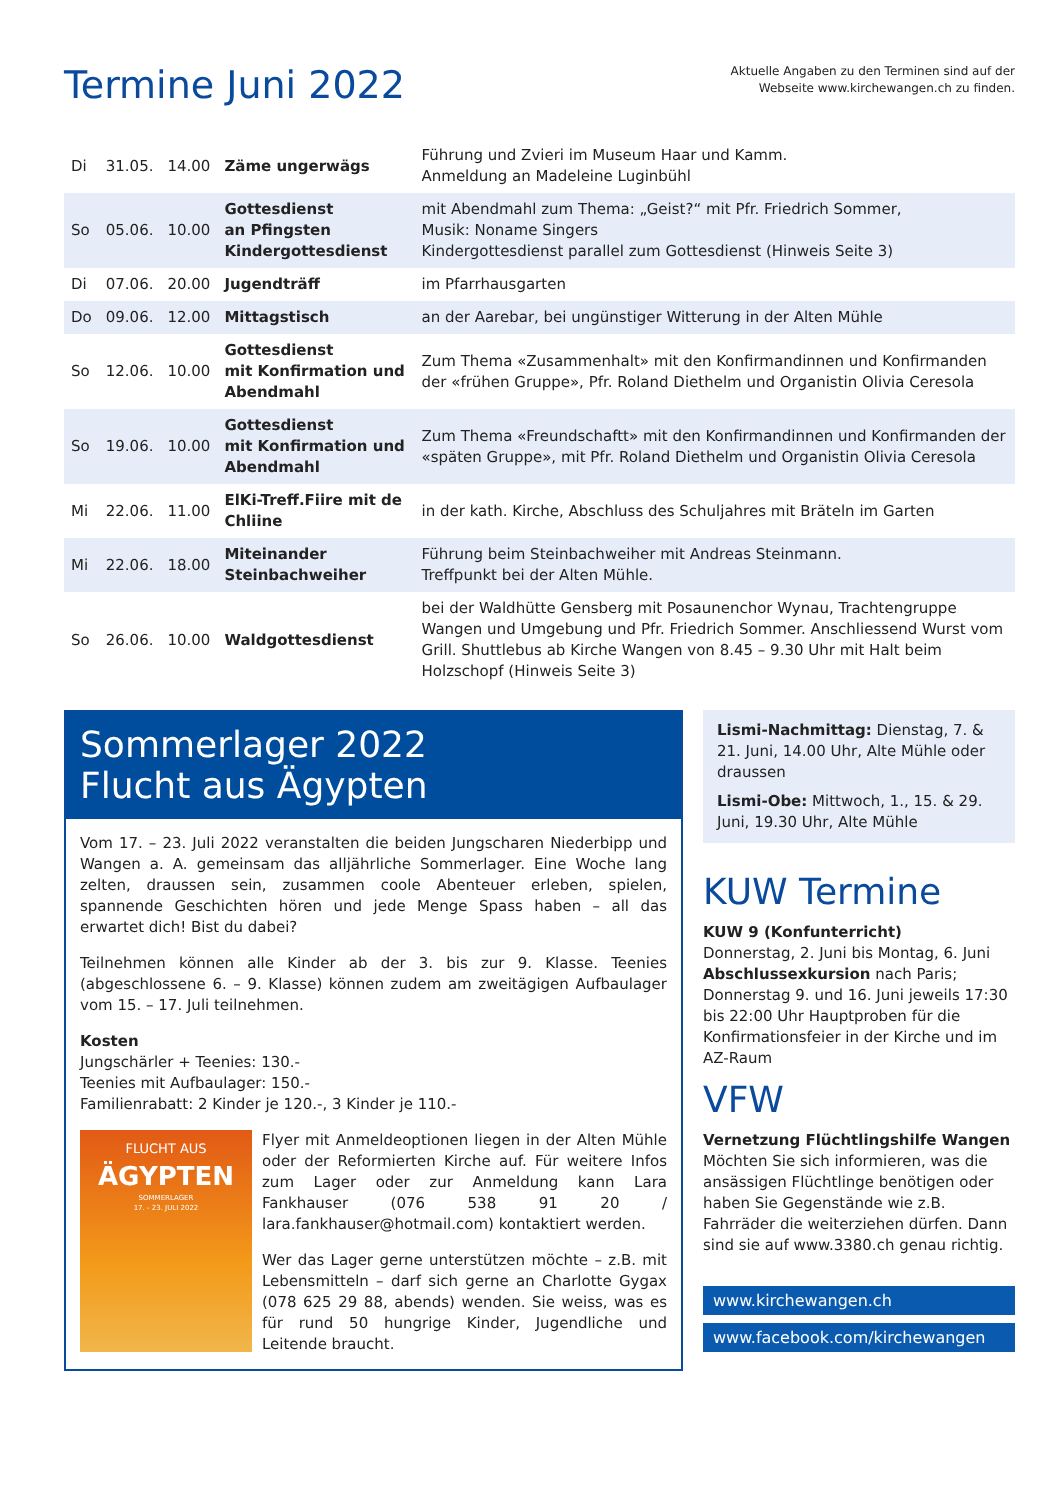Termine Juni 2022
Aktuelle Angaben zu den Terminen sind auf der
Webseite www.kirchewangen.ch zu finden.
| Di | 31.05. | 14.00 | Zäme ungerwägs | Führung und Zvieri im Museum Haar und Kamm. Anmeldung an Madeleine Luginbühl |
| So | 05.06. | 10.00 | Gottesdienst an Pfingsten Kindergottesdienst | mit Abendmahl zum Thema: „Geist?“ mit Pfr. Friedrich Sommer, Musik: Noname Singers Kindergottesdienst parallel zum Gottesdienst (Hinweis Seite 3) |
| Di | 07.06. | 20.00 | Jugendträff | im Pfarrhausgarten |
| Do | 09.06. | 12.00 | Mittagstisch | an der Aarebar, bei ungünstiger Witterung in der Alten Mühle |
| So | 12.06. | 10.00 | Gottesdienst mit Konfirmation und Abendmahl | Zum Thema «Zusammenhalt» mit den Konfirmandinnen und Konfirmanden der «frühen Gruppe», Pfr. Roland Diethelm und Organistin Olivia Ceresola |
| So | 19.06. | 10.00 | Gottesdienst mit Konfirmation und Abendmahl | Zum Thema «Freundschaftt» mit den Konfirmandinnen und Konfirmanden der «späten Gruppe», mit Pfr. Roland Diethelm und Organistin Olivia Ceresola |
| Mi | 22.06. | 11.00 | ElKi-Treff.Fiire mit de Chliine | in der kath. Kirche, Abschluss des Schuljahres mit Bräteln im Garten |
| Mi | 22.06. | 18.00 | Miteinander Steinbachweiher | Führung beim Steinbachweiher mit Andreas Steinmann. Treffpunkt bei der Alten Mühle. |
| So | 26.06. | 10.00 | Waldgottesdienst | bei der Waldhütte Gensberg mit Posaunenchor Wynau, Trachtengruppe Wangen und Umgebung und Pfr. Friedrich Sommer. Anschliessend Wurst vom Grill. Shuttlebus ab Kirche Wangen von 8.45 – 9.30 Uhr mit Halt beim Holzschopf (Hinweis Seite 3) |
Sommerlager 2022
Flucht aus Ägypten
Vom 17. – 23. Juli 2022 veranstalten die beiden Jungscharen Niederbipp und Wangen a. A. gemeinsam das alljährliche Sommerlager. Eine Woche lang zelten, draussen sein, zusammen coole Abenteuer erleben, spielen, spannende Geschichten hören und jede Menge Spass haben – all das erwartet dich! Bist du dabei?
Teilnehmen können alle Kinder ab der 3. bis zur 9. Klasse. Teenies (abgeschlossene 6. – 9. Klasse) können zudem am zweitägigen Aufbaulager vom 15. – 17. Juli teilnehmen.
Kosten
Jungschärler + Teenies: 130.-
Teenies mit Aufbaulager: 150.-
Familienrabatt: 2 Kinder je 120.-, 3 Kinder je 110.-
FLUCHT AUS
ÄGYPTEN
SOMMERLAGER
17. - 23. JULI 2022
Flyer mit Anmeldeoptionen liegen in der Alten Mühle oder der Reformierten Kirche auf. Für weitere Infos zum Lager oder zur Anmeldung kann Lara Fankhauser (076 538 91 20 / lara.fankhauser@hotmail.com) kontaktiert werden.
Wer das Lager gerne unterstützen möchte – z.B. mit Lebensmitteln – darf sich gerne an Charlotte Gygax (078 625 29 88, abends) wenden. Sie weiss, was es für rund 50 hungrige Kinder, Jugendliche und Leitende braucht.
Lismi-Nachmittag: Dienstag, 7. & 21. Juni, 14.00 Uhr, Alte Mühle oder draussen
Lismi-Obe: Mittwoch, 1., 15. & 29. Juni, 19.30 Uhr, Alte Mühle
KUW Termine
KUW 9 (Konfunterricht)
Donnerstag, 2. Juni bis Montag, 6. Juni
Abschlussexkursion nach Paris; Donnerstag 9. und 16. Juni jeweils 17:30 bis 22:00 Uhr Hauptproben für die Konfirmationsfeier in der Kirche und im AZ-Raum
VFW
Vernetzung Flüchtlingshilfe Wangen
Möchten Sie sich informieren, was die ansässigen Flüchtlinge benötigen oder haben Sie Gegenstände wie z.B. Fahrräder die weiterziehen dürfen. Dann sind sie auf www.3380.ch genau richtig.
www.kirchewangen.ch
www.facebook.com/kirchewangen